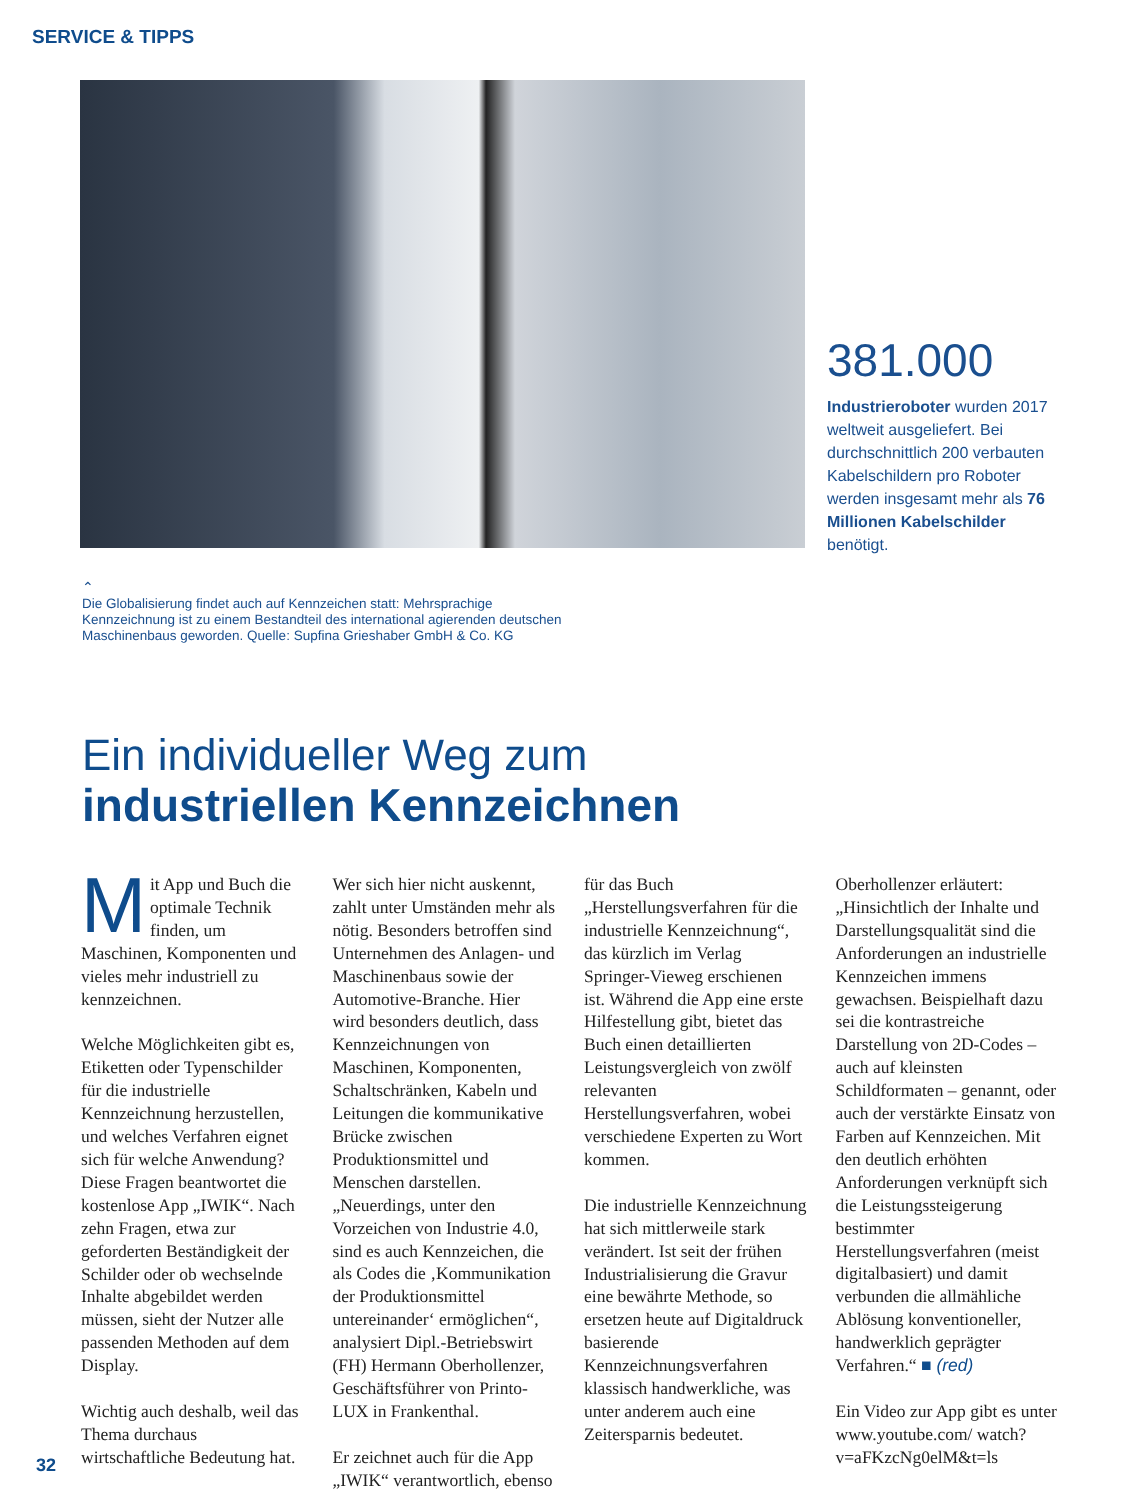SERVICE & TIPPS
381.000
Industrieroboter wurden 2017 weltweit ausgeliefert. Bei durchschnittlich 200 verbauten Kabelschildern pro Roboter werden insgesamt mehr als 76 Millionen Kabelschilder benötigt.
⌃
Die Globalisierung findet auch auf Kennzeichen statt: Mehrsprachige Kennzeichnung ist zu einem Bestandteil des international agierenden deutschen Maschinenbaus geworden. Quelle: Supfina Grieshaber GmbH & Co. KG
Ein individueller Weg zum
industriellen Kennzeichnen
Mit App und Buch die optimale Technik finden, um Maschinen, Komponenten und vieles mehr industriell zu kennzeichnen.
Welche Möglichkeiten gibt es, Etiketten oder Typenschilder für die industrielle Kennzeichnung herzustellen, und welches Verfahren eignet sich für welche Anwendung? Diese Fragen beantwortet die kostenlose App „IWIK“. Nach zehn Fragen, etwa zur geforderten Beständigkeit der Schilder oder ob wechselnde Inhalte abgebildet werden müssen, sieht der Nutzer alle passenden Methoden auf dem Display.
Wichtig auch deshalb, weil das Thema durchaus wirtschaftliche Bedeutung hat. Wer sich hier nicht auskennt, zahlt unter Umständen mehr als nötig. Besonders betroffen sind Unternehmen des Anlagen- und Maschinenbaus sowie der Automotive-Branche. Hier wird besonders deutlich, dass Kennzeichnungen von Maschinen, Komponenten, Schaltschränken, Kabeln und Leitungen die kommunikative Brücke zwischen Produktionsmittel und Menschen darstellen. „Neuerdings, unter den Vorzeichen von Industrie 4.0, sind es auch Kennzeichen, die als Codes die ‚Kommunikation der Produktionsmittel untereinander‘ ermöglichen“, analysiert Dipl.-Betriebswirt (FH) Hermann Oberhollenzer, Geschäftsführer von Printo-LUX in Frankenthal.
Er zeichnet auch für die App „IWIK“ verantwortlich, ebenso für das Buch „Herstellungsverfahren für die industrielle Kennzeichnung“, das kürzlich im Verlag Springer-Vieweg erschienen ist. Während die App eine erste Hilfestellung gibt, bietet das Buch einen detaillierten Leistungsvergleich von zwölf relevanten Herstellungsverfahren, wobei verschiedene Experten zu Wort kommen.
Die industrielle Kennzeichnung hat sich mittlerweile stark verändert. Ist seit der frühen Industrialisierung die Gravur eine bewährte Methode, so ersetzen heute auf Digitaldruck basierende Kennzeichnungsverfahren klassisch handwerkliche, was unter anderem auch eine Zeitersparnis bedeutet.
Oberhollenzer erläutert: „Hinsichtlich der Inhalte und Darstellungsqualität sind die Anforderungen an industrielle Kennzeichen immens gewachsen. Beispielhaft dazu sei die kontrastreiche Darstellung von 2D-Codes – auch auf kleinsten Schildformaten – genannt, oder auch der verstärkte Einsatz von Farben auf Kennzeichen. Mit den deutlich erhöhten Anforderungen verknüpft sich die Leistungssteigerung bestimmter Herstellungsverfahren (meist digitalbasiert) und damit verbunden die allmähliche Ablösung konventioneller, handwerklich geprägter Verfahren.“ ■ (red)
Ein Video zur App gibt es unter www.youtube.com/ watch?v=aFKzcNg0elM&t=ls
32